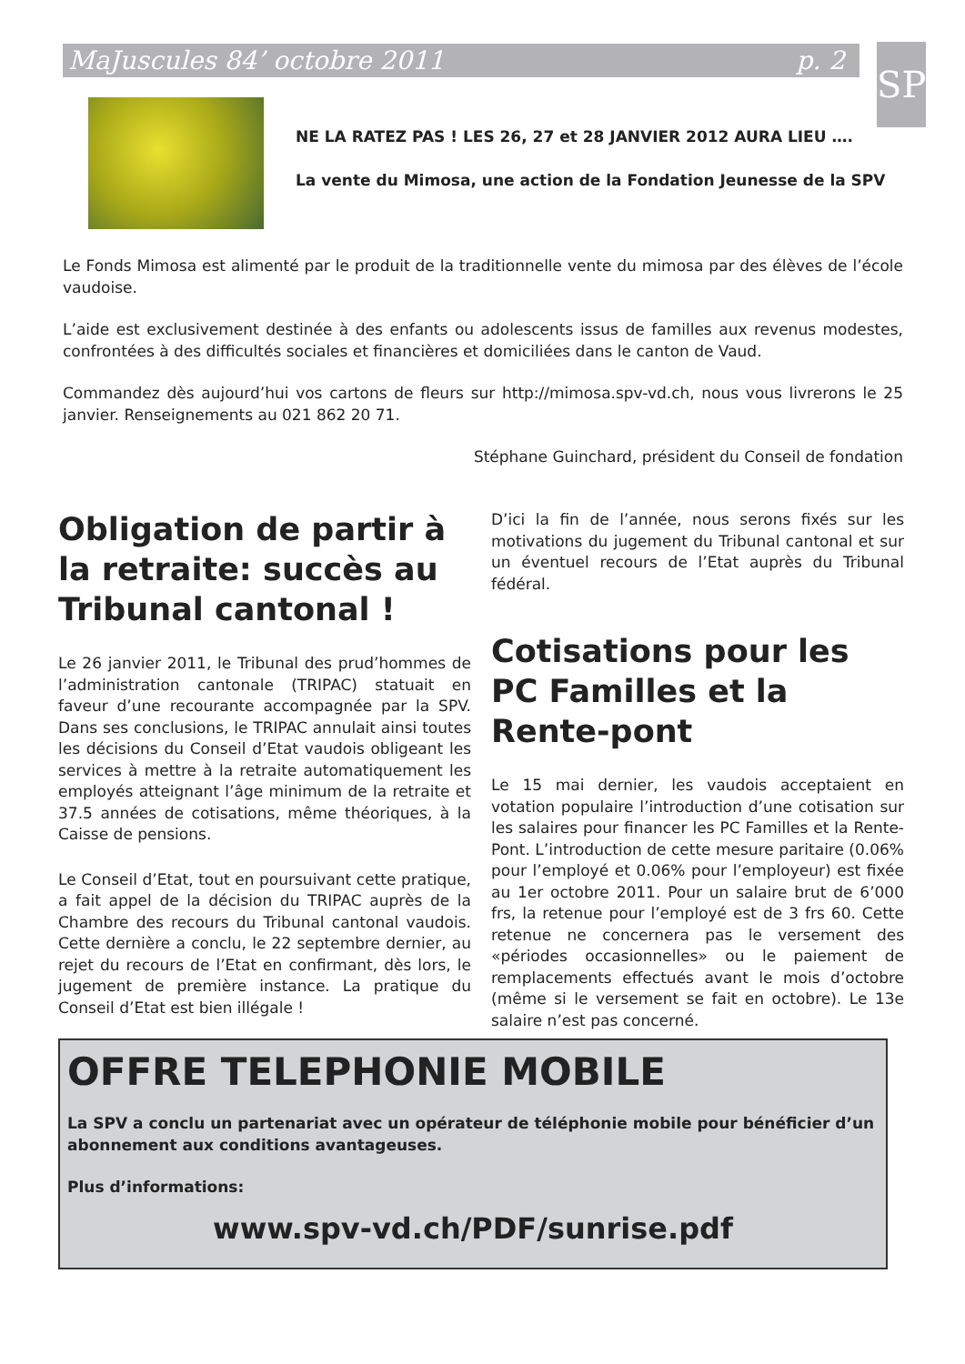MaJuscules 84’ octobre 2011 p. 2 SP
NE LA RATEZ PAS ! LES 26, 27 et 28 JANVIER 2012 AURA LIEU ….
La vente du Mimosa, une action de la Fondation Jeunesse de la SPV
Le Fonds Mimosa est alimenté par le produit de la traditionnelle vente du mimosa par des élèves de l’école vaudoise.
L’aide est exclusivement destinée à des enfants ou adolescents issus de familles aux revenus modestes, confrontées à des difficultés sociales et financières et domiciliées dans le canton de Vaud.
Commandez dès aujourd’hui vos cartons de fleurs sur http://mimosa.spv-vd.ch, nous vous livrerons le 25 janvier. Renseignements au 021 862 20 71.
Stéphane Guinchard, président du Conseil de fondation
Obligation de partir à la retraite: succès au Tribunal cantonal !
Le 26 janvier 2011, le Tribunal des prud’hommes de l’administration cantonale (TRIPAC) statuait en faveur d’une recourante accompagnée par la SPV. Dans ses conclusions, le TRIPAC annulait ainsi toutes les décisions du Conseil d’Etat vaudois obligeant les services à mettre à la retraite automatiquement les employés atteignant l’âge minimum de la retraite et 37.5 années de cotisations, même théoriques, à la Caisse de pensions.
Le Conseil d’Etat, tout en poursuivant cette pratique, a fait appel de la décision du TRIPAC auprès de la Chambre des recours du Tribunal cantonal vaudois. Cette dernière a conclu, le 22 septembre dernier, au rejet du recours de l’Etat en confirmant, dès lors, le jugement de première instance. La pratique du Conseil d’Etat est bien illégale !
D’ici la fin de l’année, nous serons fixés sur les motivations du jugement du Tribunal cantonal et sur un éventuel recours de l’Etat auprès du Tribunal fédéral.
Cotisations pour les PC Familles et la Rente-pont
Le 15 mai dernier, les vaudois acceptaient en votation populaire l’introduction d’une cotisation sur les salaires pour financer les PC Familles et la Rente-Pont. L’introduction de cette mesure paritaire (0.06% pour l’employé et 0.06% pour l’employeur) est fixée au 1er octobre 2011. Pour un salaire brut de 6’000 frs, la retenue pour l’employé est de 3 frs 60. Cette retenue ne concernera pas le versement des «périodes occasionnelles» ou le paiement de remplacements effectués avant le mois d’octobre (même si le versement se fait en octobre). Le 13e salaire n’est pas concerné.
OFFRE TELEPHONIE MOBILE
La SPV a conclu un partenariat avec un opérateur de téléphonie mobile pour bénéficier d’un abonnement aux conditions avantageuses.
Plus d’informations:
www.spv-vd.ch/PDF/sunrise.pdf